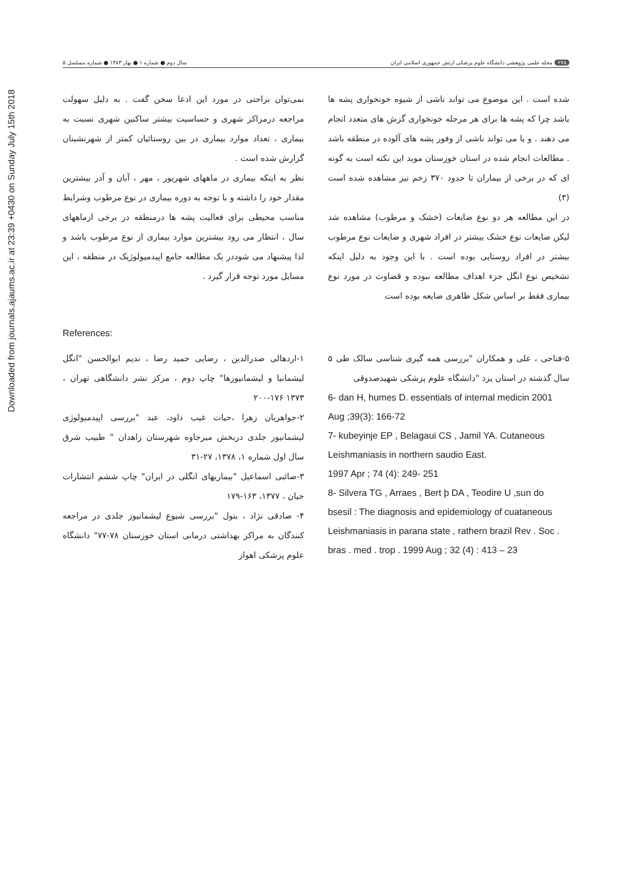Downloaded from journals.ajaums.ac.ir at 23:39 +0430 on Sunday July 15th 2018
۲۷۸ مجله علمی پژوهشی دانشگاه علوم پزشکی ارتش جمهوری اسلامی ایران
سال دوم ● شماره ۱ ● بهار ۱۳۸۳ ● شماره مسلسل ۵
شده است . این موضوع می تواند ناشی از شیوه خونخواری پشه ها باشد چرا که پشه ها برای هر مرحله خونخواری گزش های متعدد انجام می دهند . و یا می تواند ناشی از وفور پشه های آلوده در منطقه باشد . مطالعات انجام شده در استان خوزستان موید این نکته است به گونه ای که در برخی از بیماران تا حدود ۳۷۰ زخم نیز مشاهده شده است (۳)
در این مطالعه هر دو نوع ضایعات (خشک و مرطوب) مشاهده شد لیکن ضایعات نوع خشک بیشتر در افراد شهری و ضایعات نوع مرطوب بیشتر در افراد روستایی بوده است . با این وجود به دلیل اینکه تشخیص نوع انگل جزء اهداف مطالعه نبوده و قضاوت در مورد نوع بیماری فقط بر اساس شکل ظاهری ضایعه بوده است
نمی‌توان براحتی در مورد این ادعا سخن گفت . به دلیل سهولت مراجعه درمراکز شهری و حساسیت بیشتر ساکنین شهری نسبت به بیماری ، تعداد موارد بیماری در بین روستائیان کمتر از شهرنشینان گزارش شده است .
نظر به اینکه بیماری در ماههای شهریور ، مهر ، آبان و آذر بیشترین مقدار خود را داشته و با توجه به دوره بیماری در نوع مرطوب وشرایط مناسب محیطی برای فعالیت پشه ها درمنطقه در برخی ازماههای سال ، انتظار می رود بیشترین موارد بیماری از نوع مرطوب باشد و لذا پیشنهاد می شوددر یک مطالعه جامع اپیدمیولوژیک در منطقه ، این مسایل مورد توجه قرار گیرد .
References:
۵-فتاحی ، علی و همکاران "بررسی همه گیری شناسی سالک طی ۵ سال گذشته در استان یزد "دانشگاه علوم پزشکی شهیدصدوقی
6- dan H, humes D. essentials of internal medicin 2001 Aug ;39(3): 166-72
7- kubeyinje EP , Belagaui CS , Jamil YA. Cutaneous Leishmaniasis in northern saudio East.
1997 Apr ; 74 (4): 249- 251
8- Silvera TG , Arraes , Bert þ DA , Teodire U ,sun do bsesil : The diagnosis and epidemiology of cuataneous Leishmaniasis in parana state , rathern brazil Rev . Soc . bras . med . trop . 1999 Aug ; 32 (4) : 413 – 23
۱-اردهالی صدرالدین ، رضایی حمید رضا ، ندیم ابوالحسن "انگل لیشمانیا و لیشمانیوزها" چاپ دوم ، مرکز نشر دانشگاهی تهران ، ۱۳۷۳ ۱۷۶-۲۰۰
۲-جواهریان زهرا ،حیات غیب داود، عبد "بررسی اپیدمیولوژی لیشمانیوز جلدی دربخش میرجاوه شهرستان زاهدان " طبیب شرق سال اول شماره ۱، ۱۳۷۸، ۲۷-۳۱
۳-صائبی اسماعیل "بیماریهای انگلی در ایران" چاپ ششم انتشارات حیان ، ۱۳۷۷، ۱۶۳-۱۷۹
۴- صادقی نژاد ، بتول "بررسی شیوع لیشمانیوز جلدی در مراجعه کنندگان به مراکز بهداشتی درمانی استان خوزستان ۷۸-۷۷" دانشگاه علوم پزشکی اهواز